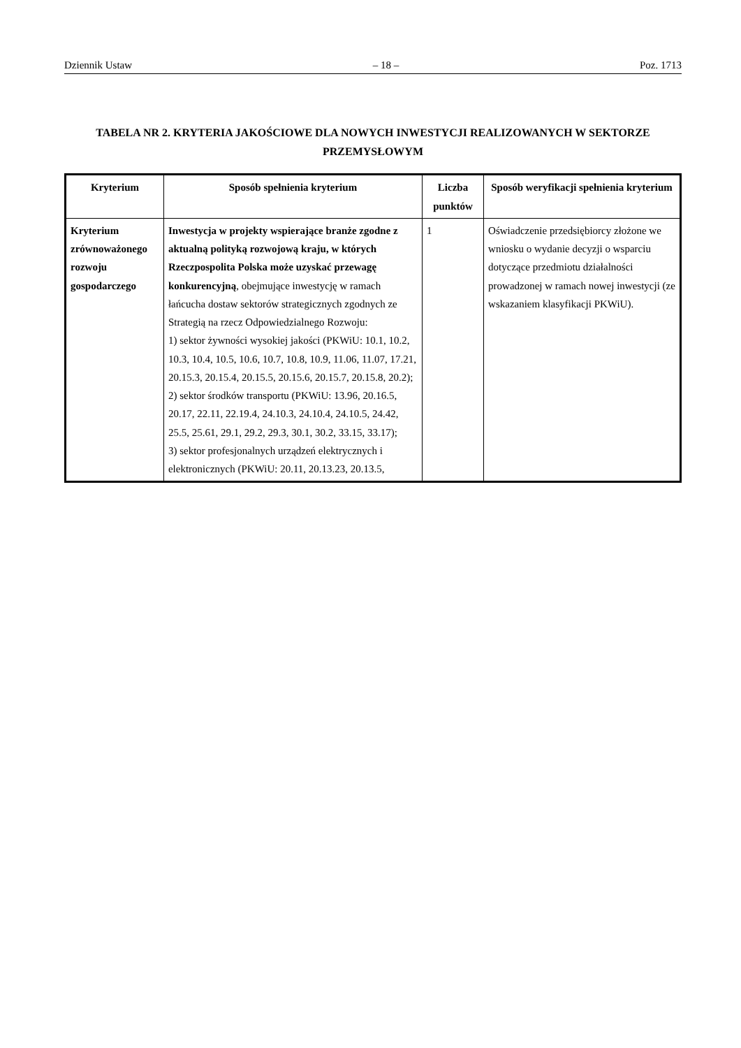Dziennik Ustaw – 18 – Poz. 1713
TABELA NR 2. KRYTERIA JAKOŚCIOWE DLA NOWYCH INWESTYCJI REALIZOWANYCH W SEKTORZE PRZEMYSŁOWYM
| Kryterium | Sposób spełnienia kryterium | Liczba punktów | Sposób weryfikacji spełnienia kryterium |
| --- | --- | --- | --- |
| Kryterium zrównoważonego rozwoju gospodarczego | Inwestycja w projekty wspierające branże zgodne z aktualną polityką rozwojową kraju, w których Rzeczpospolita Polska może uzyskać przewagę konkurencyjną , obejmujące inwestycję w ramach łańcucha dostaw sektorów strategicznych zgodnych ze Strategią na rzecz Odpowiedzialnego Rozwoju: 1) sektor żywności wysokiej jakości (PKWiU: 10.1, 10.2, 10.3, 10.4, 10.5, 10.6, 10.7, 10.8, 10.9, 11.06, 11.07, 17.21, 20.15.3, 20.15.4, 20.15.5, 20.15.6, 20.15.7, 20.15.8, 20.2); 2) sektor środków transportu (PKWiU: 13.96, 20.16.5, 20.17, 22.11, 22.19.4, 24.10.3, 24.10.4, 24.10.5, 24.42, 25.5, 25.61, 29.1, 29.2, 29.3, 30.1, 30.2, 33.15, 33.17); 3) sektor profesjonalnych urządzeń elektrycznych i elektronicznych (PKWiU: 20.11, 20.13.23, 20.13.5, | 1 | Oświadczenie przedsiębiorcy złożone we wniosku o wydanie decyzji o wsparciu dotyczące przedmiotu działalności prowadzonej w ramach nowej inwestycji (ze wskazaniem klasyfikacji PKWiU). |